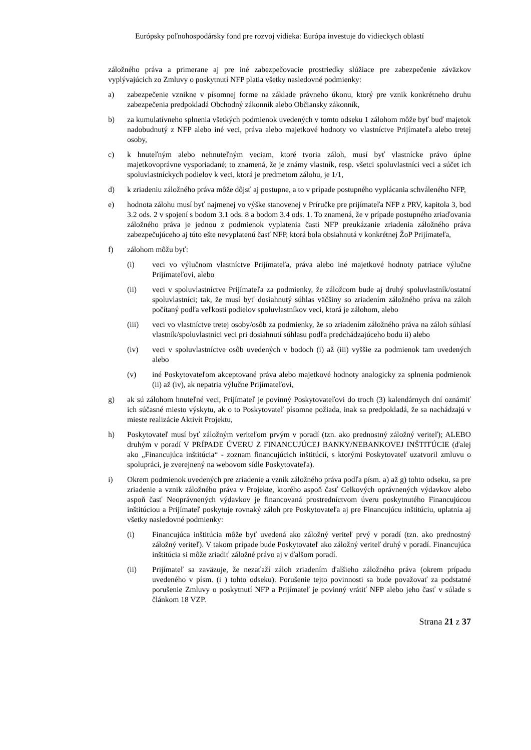Európsky poľnohospodársky fond pre rozvoj vidieka: Európa investuje do vidieckych oblastí
záložného práva a primerane aj pre iné zabezpečovacie prostriedky slúžiace pre zabezpečenie záväzkov vyplývajúcich zo Zmluvy o poskytnutí NFP platia všetky nasledovné podmienky:
a) zabezpečenie vznikne v písomnej forme na základe právneho úkonu, ktorý pre vznik konkrétneho druhu zabezpečenia predpokladá Obchodný zákonník alebo Občiansky zákonník,
b) za kumulatívneho splnenia všetkých podmienok uvedených v tomto odseku 1 zálohom môže byť buď majetok nadobudnutý z NFP alebo iné veci, práva alebo majetkové hodnoty vo vlastníctve Prijímateľa alebo tretej osoby,
c) k hnuteľným alebo nehnuteľným veciam, ktoré tvoria záloh, musí byť vlastnícke právo úplne majetkovoprávne vysporiadané; to znamená, že je známy vlastník, resp. všetci spoluvlastníci veci a súčet ich spoluvlastníckych podielov k veci, ktorá je predmetom zálohu, je 1/1,
d) k zriadeniu záložného práva môže dôjsť aj postupne, a to v prípade postupného vyplácania schváleného NFP,
e) hodnota zálohu musí byť najmenej vo výške stanovenej v Príručke pre prijímateľa NFP z PRV, kapitola 3, bod 3.2 ods. 2 v spojení s bodom 3.1 ods. 8 a bodom 3.4 ods. 1. To znamená, že v prípade postupného zriaďovania záložného práva je jednou z podmienok vyplatenia časti NFP preukázanie zriadenia záložného práva zabezpečujúceho aj túto ešte nevyplatenú časť NFP, ktorá bola obsiahnutá v konkrétnej ŽoP Prijímateľa,
f) zálohom môžu byť:
(i) veci vo výlučnom vlastníctve Prijímateľa, práva alebo iné majetkové hodnoty patriace výlučne Prijímateľovi, alebo
(ii) veci v spoluvlastníctve Prijímateľa za podmienky, že záložcom bude aj druhý spoluvlastník/ostatní spoluvlastníci; tak, že musí byť dosiahnutý súhlas väčšiny so zriadením záložného práva na záloh počítaný podľa veľkosti podielov spoluvlastníkov veci, ktorá je zálohom, alebo
(iii) veci vo vlastníctve tretej osoby/osôb za podmienky, že so zriadením záložného práva na záloh súhlasí vlastník/spoluvlastníci veci pri dosiahnutí súhlasu podľa predchádzajúceho bodu ii) alebo
(iv) veci v spoluvlastníctve osôb uvedených v bodoch (i) až (iii) vyššie za podmienok tam uvedených alebo
(v) iné Poskytovateľom akceptované práva alebo majetkové hodnoty analogicky za splnenia podmienok (ii) až (iv), ak nepatria výlučne Prijímateľovi,
g) ak sú zálohom hnuteľné veci, Prijímateľ je povinný Poskytovateľovi do troch (3) kalendárnych dní oznámiť ich súčasné miesto výskytu, ak o to Poskytovateľ písomne požiada, inak sa predpokladá, že sa nachádzajú v mieste realizácie Aktivít Projektu,
h) Poskytovateľ musí byť záložným veriteľom prvým v poradí (tzn. ako prednostný záložný veriteľ); ALEBO druhým v poradí V PRÍPADE ÚVERU Z FINANCUJÚCEJ BANKY/NEBANKOVEJ INŠTITÚCIE (ďalej ako „Financujúca inštitúcia“ - zoznam financujúcich inštitúcií, s ktorými Poskytovateľ uzatvoril zmluvu o spolupráci, je zverejnený na webovom sídle Poskytovateľa).
i) Okrem podmienok uvedených pre zriadenie a vznik záložného práva podľa písm. a) až g) tohto odseku, sa pre zriadenie a vznik záložného práva v Projekte, ktorého aspoň časť Celkových oprávnených výdavkov alebo aspoň časť Neoprávnených výdavkov je financovaná prostredníctvom úveru poskytnutého Financujúcou inštitúciou a Prijímateľ poskytuje rovnaký záloh pre Poskytovateľa aj pre Financujúcu inštitúciu, uplatnia aj všetky nasledovné podmienky:
(i) Financujúca inštitúcia môže byť uvedená ako záložný veriteľ prvý v poradí (tzn. ako prednostný záložný veriteľ). V takom prípade bude Poskytovateľ ako záložný veriteľ druhý v poradí. Financujúca inštitúcia si môže zriadiť záložné právo aj v ďalšom poradí.
(ii) Prijímateľ sa zaväzuje, že nezaťaží záloh zriadením ďalšieho záložného práva (okrem prípadu uvedeného v písm. (i ) tohto odseku). Porušenie tejto povinnosti sa bude považovať za podstatné porušenie Zmluvy o poskytnutí NFP a Prijímateľ je povinný vrátiť NFP alebo jeho časť v súlade s článkom 18 VZP.
Strana 21 z 37